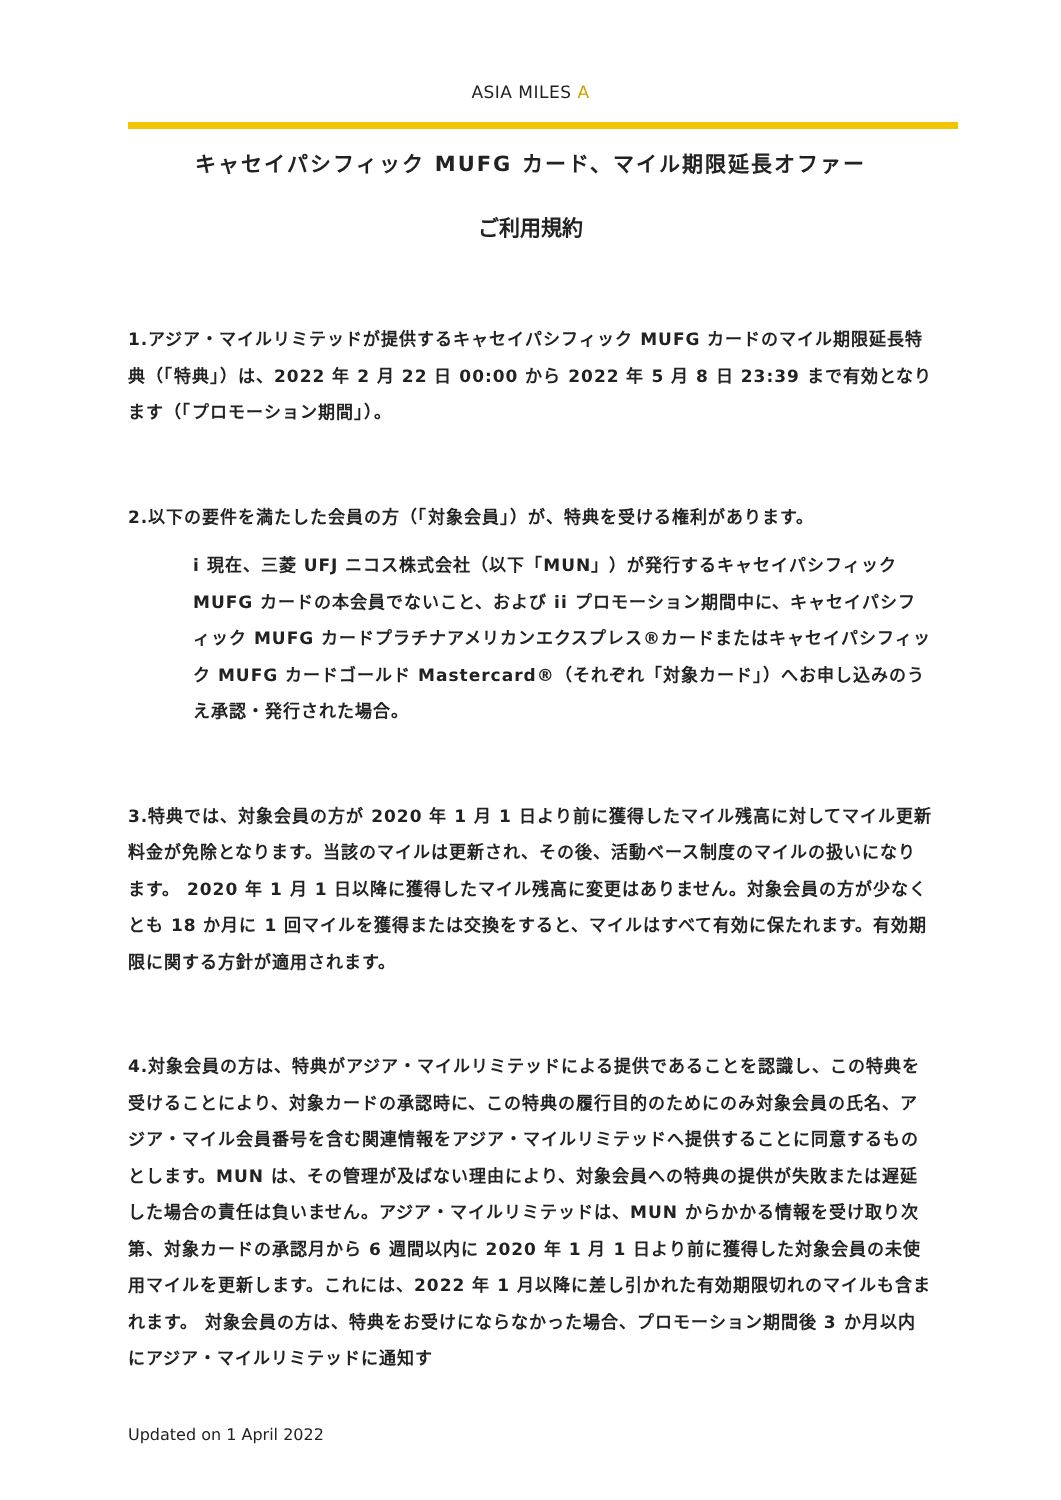ASIA MILES A
キャセイパシフィック MUFG カード、マイル期限延長オファー
ご利用規約
1.アジア・マイルリミテッドが提供するキャセイパシフィック MUFG カードのマイル期限延長特典（「特典」）は、2022 年 2 月 22 日 00:00 から 2022 年 5 月 8 日 23:39 まで有効となります（「プロモーション期間」）。
2.以下の要件を満たした会員の方（「対象会員」）が、特典を受ける権利があります。
i 現在、三菱 UFJ ニコス株式会社（以下「MUN」）が発行するキャセイパシフィック MUFG カードの本会員でないこと、および ii プロモーション期間中に、キャセイパシフィック MUFG カードプラチナアメリカンエクスプレス®カードまたはキャセイパシフィック MUFG カードゴールド Mastercard®（それぞれ「対象カード」）へお申し込みのうえ承認・発行された場合。
3.特典では、対象会員の方が 2020 年 1 月 1 日より前に獲得したマイル残高に対してマイル更新料金が免除となります。当該のマイルは更新され、その後、活動ベース制度のマイルの扱いになります。 2020 年 1 月 1 日以降に獲得したマイル残高に変更はありません。対象会員の方が少なくとも 18 か月に 1 回マイルを獲得または交換をすると、マイルはすべて有効に保たれます。有効期限に関する方針が適用されます。
4.対象会員の方は、特典がアジア・マイルリミテッドによる提供であることを認識し、この特典を受けることにより、対象カードの承認時に、この特典の履行目的のためにのみ対象会員の氏名、アジア・マイル会員番号を含む関連情報をアジア・マイルリミテッドへ提供することに同意するものとします。MUN は、その管理が及ばない理由により、対象会員への特典の提供が失敗または遅延した場合の責任は負いません。アジア・マイルリミテッドは、MUN からかかる情報を受け取り次第、対象カードの承認月から 6 週間以内に 2020 年 1 月 1 日より前に獲得した対象会員の未使用マイルを更新します。これには、2022 年 1 月以降に差し引かれた有効期限切れのマイルも含まれます。 対象会員の方は、特典をお受けにならなかった場合、プロモーション期間後 3 か月以内にアジア・マイルリミテッドに通知す
Updated on 1 April 2022